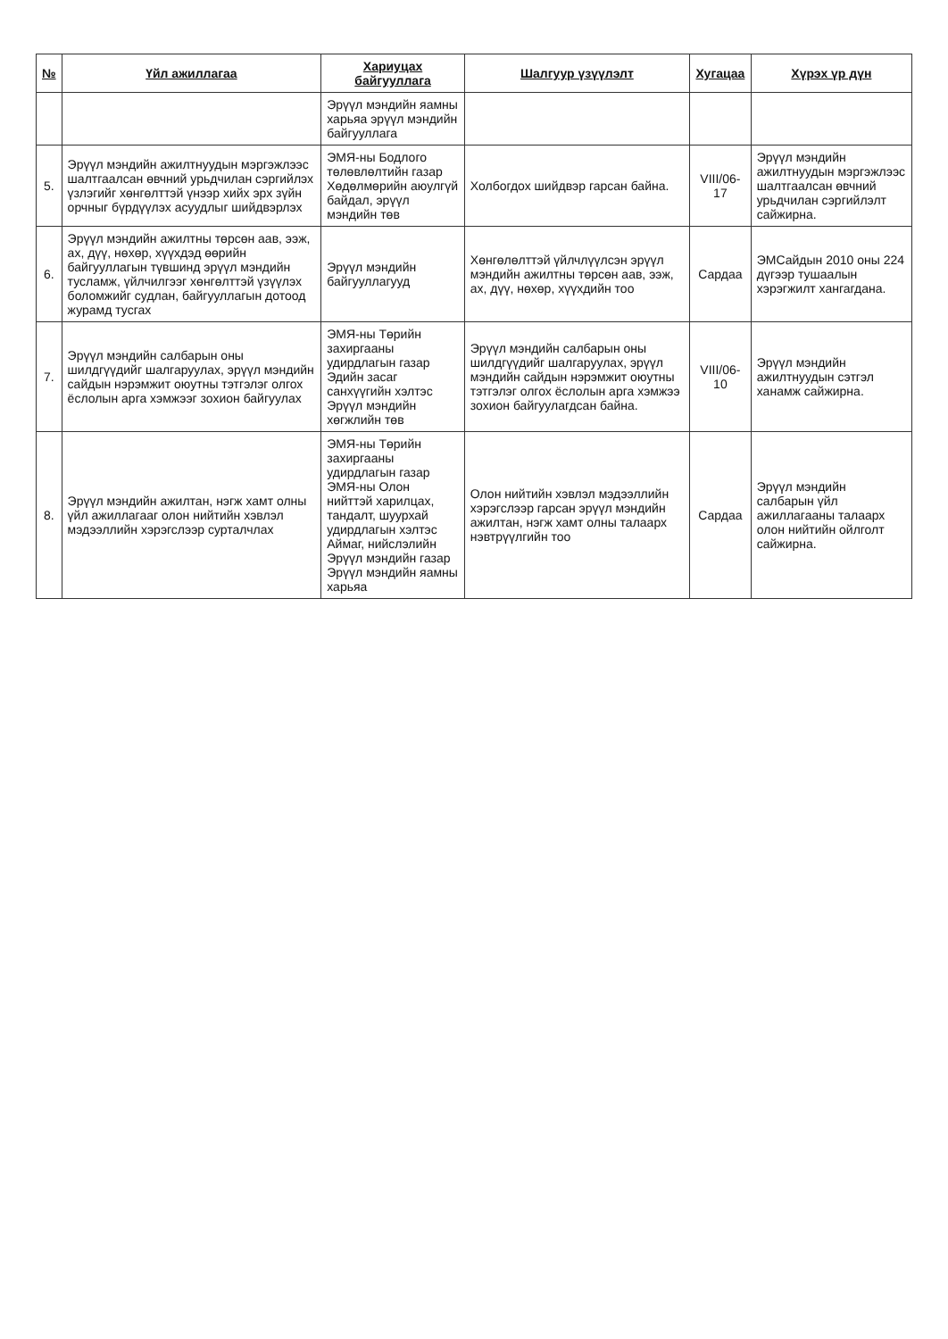| № | Үйл ажиллагаа | Хариуцах байгууллага | Шалгуур үзүүлэлт | Хугацаа | Хүрэх үр дүн |
| --- | --- | --- | --- | --- | --- |
| | | Эрүүл мэндийн яамны харьяа эрүүл мэндийн байгууллага | | | |
| 5. | Эрүүл мэндийн ажилтнуудын мэргэжлээс шалтгаалсан өвчний урьдчилан сэргийлэх үзлэгийг хөнгөлттэй үнээр хийх эрх зүйн орчныг бүрдүүлэх асуудлыг шийдвэрлэх | ЭМЯ-ны Бодлого төлөвлөлтийн газар Хөдөлмөрийн аюулгүй байдал, эрүүл мэндийн төв | Холбогдох шийдвэр гарсан байна. | VIII/06-17 | Эрүүл мэндийн ажилтнуудын мэргэжлээс шалтгаалсан өвчний урьдчилан сэргийлэлт сайжирна. |
| 6. | Эрүүл мэндийн ажилтны төрсөн аав, ээж, ах, дүү, нөхөр, хүүхдэд өөрийн байгууллагын түвшинд эрүүл мэндийн тусламж, үйлчилгээг хөнгөлттэй үзүүлэх боломжийг судлан, байгууллагын дотоод журамд тусгах | Эрүүл мэндийн байгууллагууд | Хөнгөлөлттэй үйлчлүүлсэн эрүүл мэндийн ажилтны төрсөн аав, ээж, ах, дүү, нөхөр, хүүхдийн тоо | Сардаа | ЭМСайдын 2010 оны 224 дүгээр тушаалын хэрэгжилт хангагдана. |
| 7. | Эрүүл мэндийн салбарын оны шилдгүүдийг шалгаруулах, эрүүл мэндийн сайдын нэрэмжит оюутны тэтгэлэг олгох ёслолын арга хэмжээг зохион байгуулах | ЭМЯ-ны Төрийн захиргааны удирдлагын газар Эдийн засаг санхүүгийн хэлтэс Эрүүл мэндийн хөгжлийн төв | Эрүүл мэндийн салбарын оны шилдгүүдийг шалгаруулах, эрүүл мэндийн сайдын нэрэмжит оюутны тэтгэлэг олгох ёслолын арга хэмжээ зохион байгуулагдсан байна. | VIII/06-10 | Эрүүл мэндийн ажилтнуудын сэтгэл ханамж сайжирна. |
| 8. | Эрүүл мэндийн ажилтан, нэгж хамт олны үйл ажиллагааг олон нийтийн хэвлэл мэдээллийн хэрэгслээр сурталчлах | ЭМЯ-ны Төрийн захиргааны удирдлагын газар ЭМЯ-ны Олон нийттэй харилцах, тандалт, шуурхай удирдлагын хэлтэс Аймаг, нийслэлийн Эрүүл мэндийн газар Эрүүл мэндийн яамны харьяа | Олон нийтийн хэвлэл мэдээллийн хэрэгслээр гарсан эрүүл мэндийн ажилтан, нэгж хамт олны талаарх нэвтрүүлгийн тоо | Сардаа | Эрүүл мэндийн салбарын үйл ажиллагааны талаарх олон нийтийн ойлголт сайжирна. |